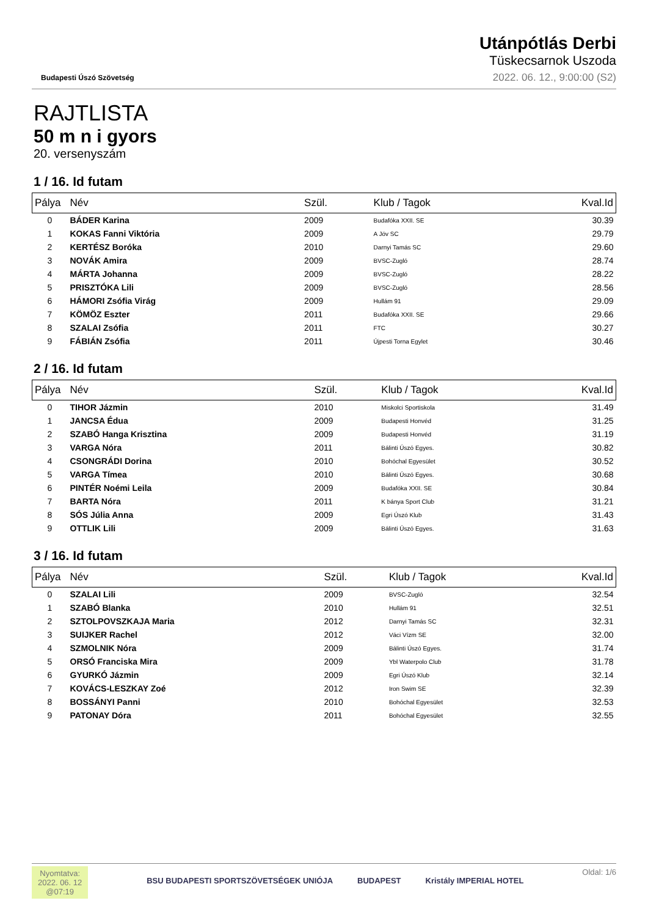Budapesti Úszó Szövetség
Utánpótlás Derbi
Tüskecsarnok Uszoda
2022. 06. 12., 9:00:00 (S2)
RAJTLISTA
50 m n i gyors
20. versenyszám
1 / 16. Id futam
| Pálya | Név | Szül. | Klub / Tagok | Kval.Id |
| --- | --- | --- | --- | --- |
| 0 | BÁDER Karina | 2009 | Budafóka XXII. SE | 30.39 |
| 1 | KOKAS Fanni Viktória | 2009 | A Jöv SC | 29.79 |
| 2 | KERTÉSZ Boróka | 2010 | Darnyi Tamás SC | 29.60 |
| 3 | NOVÁK Amira | 2009 | BVSC-Zugló | 28.74 |
| 4 | MÁRTA Johanna | 2009 | BVSC-Zugló | 28.22 |
| 5 | PRISZTÓKA Lili | 2009 | BVSC-Zugló | 28.56 |
| 6 | HÁMORI Zsófia Virág | 2009 | Hullám 91 | 29.09 |
| 7 | KÖMÖZ Eszter | 2011 | Budafóka XXII. SE | 29.66 |
| 8 | SZALAI Zsófia | 2011 | FTC | 30.27 |
| 9 | FÁBIÁN Zsófia | 2011 | Újpesti Torna Egylet | 30.46 |
2 / 16. Id futam
| Pálya | Név | Szül. | Klub / Tagok | Kval.Id |
| --- | --- | --- | --- | --- |
| 0 | TIHOR Jázmin | 2010 | Miskolci Sportiskola | 31.49 |
| 1 | JANCSA Édua | 2009 | Budapesti Honvéd | 31.25 |
| 2 | SZABÓ Hanga Krisztina | 2009 | Budapesti Honvéd | 31.19 |
| 3 | VARGA Nóra | 2011 | Bálinti Úszó Egyes. | 30.82 |
| 4 | CSONGRÁDI Dorina | 2010 | Bohóchal Egyesület | 30.52 |
| 5 | VARGA Tímea | 2010 | Bálinti Úszó Egyes. | 30.68 |
| 6 | PINTÉR Noémi Leila | 2009 | Budafóka XXII. SE | 30.84 |
| 7 | BARTA Nóra | 2011 | K bánya Sport Club | 31.21 |
| 8 | SÓS Júlia Anna | 2009 | Egri Úszó Klub | 31.43 |
| 9 | OTTLIK Lili | 2009 | Bálinti Úszó Egyes. | 31.63 |
3 / 16. Id futam
| Pálya | Név | Szül. | Klub / Tagok | Kval.Id |
| --- | --- | --- | --- | --- |
| 0 | SZALAI Lili | 2009 | BVSC-Zugló | 32.54 |
| 1 | SZABÓ Blanka | 2010 | Hullám 91 | 32.51 |
| 2 | SZTOLPOVSZKAJA Maria | 2012 | Darnyi Tamás SC | 32.31 |
| 3 | SUIJKER Rachel | 2012 | Váci Vízm SE | 32.00 |
| 4 | SZMOLNIK Nóra | 2009 | Bálinti Úszó Egyes. | 31.74 |
| 5 | ORSÓ Franciska Mira | 2009 | Ybl Waterpolo Club | 31.78 |
| 6 | GYURKÓ Jázmin | 2009 | Egri Úszó Klub | 32.14 |
| 7 | KOVÁCS-LESZKAY Zoé | 2012 | Iron Swim SE | 32.39 |
| 8 | BOSSÁNYI Panni | 2010 | Bohóchal Egyesület | 32.53 |
| 9 | PATONAY Dóra | 2011 | Bohóchal Egyesület | 32.55 |
Nyomtatva:
2022. 06. 12
@07:19
BSU BUDAPESTI SPORTSZÖVETSÉGEK UNIÓJA BUDAPEST Kristály IMPERIAL HOTEL
Oldal: 1/6